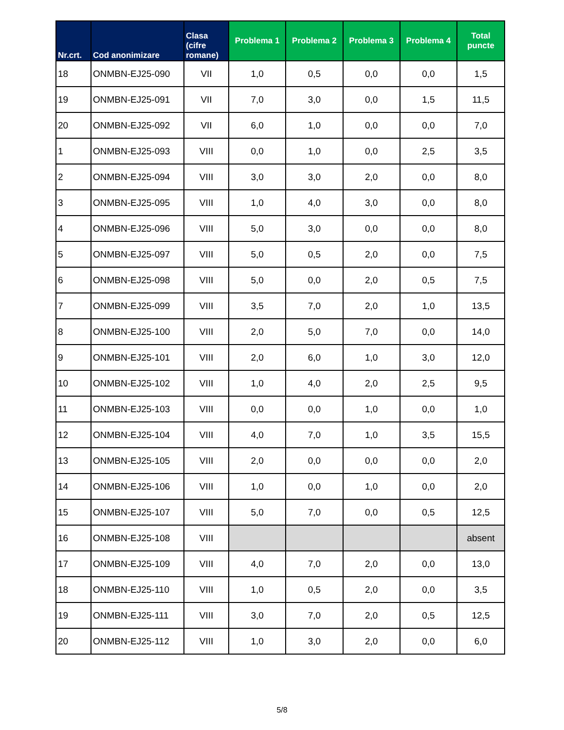| Nr.crt. | Cod anonimizare | Clasa (cifre romane) | Problema 1 | Problema 2 | Problema 3 | Problema 4 | Total puncte |
| --- | --- | --- | --- | --- | --- | --- | --- |
| 18 | ONMBN-EJ25-090 | VII | 1,0 | 0,5 | 0,0 | 0,0 | 1,5 |
| 19 | ONMBN-EJ25-091 | VII | 7,0 | 3,0 | 0,0 | 1,5 | 11,5 |
| 20 | ONMBN-EJ25-092 | VII | 6,0 | 1,0 | 0,0 | 0,0 | 7,0 |
| 1 | ONMBN-EJ25-093 | VIII | 0,0 | 1,0 | 0,0 | 2,5 | 3,5 |
| 2 | ONMBN-EJ25-094 | VIII | 3,0 | 3,0 | 2,0 | 0,0 | 8,0 |
| 3 | ONMBN-EJ25-095 | VIII | 1,0 | 4,0 | 3,0 | 0,0 | 8,0 |
| 4 | ONMBN-EJ25-096 | VIII | 5,0 | 3,0 | 0,0 | 0,0 | 8,0 |
| 5 | ONMBN-EJ25-097 | VIII | 5,0 | 0,5 | 2,0 | 0,0 | 7,5 |
| 6 | ONMBN-EJ25-098 | VIII | 5,0 | 0,0 | 2,0 | 0,5 | 7,5 |
| 7 | ONMBN-EJ25-099 | VIII | 3,5 | 7,0 | 2,0 | 1,0 | 13,5 |
| 8 | ONMBN-EJ25-100 | VIII | 2,0 | 5,0 | 7,0 | 0,0 | 14,0 |
| 9 | ONMBN-EJ25-101 | VIII | 2,0 | 6,0 | 1,0 | 3,0 | 12,0 |
| 10 | ONMBN-EJ25-102 | VIII | 1,0 | 4,0 | 2,0 | 2,5 | 9,5 |
| 11 | ONMBN-EJ25-103 | VIII | 0,0 | 0,0 | 1,0 | 0,0 | 1,0 |
| 12 | ONMBN-EJ25-104 | VIII | 4,0 | 7,0 | 1,0 | 3,5 | 15,5 |
| 13 | ONMBN-EJ25-105 | VIII | 2,0 | 0,0 | 0,0 | 0,0 | 2,0 |
| 14 | ONMBN-EJ25-106 | VIII | 1,0 | 0,0 | 1,0 | 0,0 | 2,0 |
| 15 | ONMBN-EJ25-107 | VIII | 5,0 | 7,0 | 0,0 | 0,5 | 12,5 |
| 16 | ONMBN-EJ25-108 | VIII | | | | | absent |
| 17 | ONMBN-EJ25-109 | VIII | 4,0 | 7,0 | 2,0 | 0,0 | 13,0 |
| 18 | ONMBN-EJ25-110 | VIII | 1,0 | 0,5 | 2,0 | 0,0 | 3,5 |
| 19 | ONMBN-EJ25-111 | VIII | 3,0 | 7,0 | 2,0 | 0,5 | 12,5 |
| 20 | ONMBN-EJ25-112 | VIII | 1,0 | 3,0 | 2,0 | 0,0 | 6,0 |
5/8